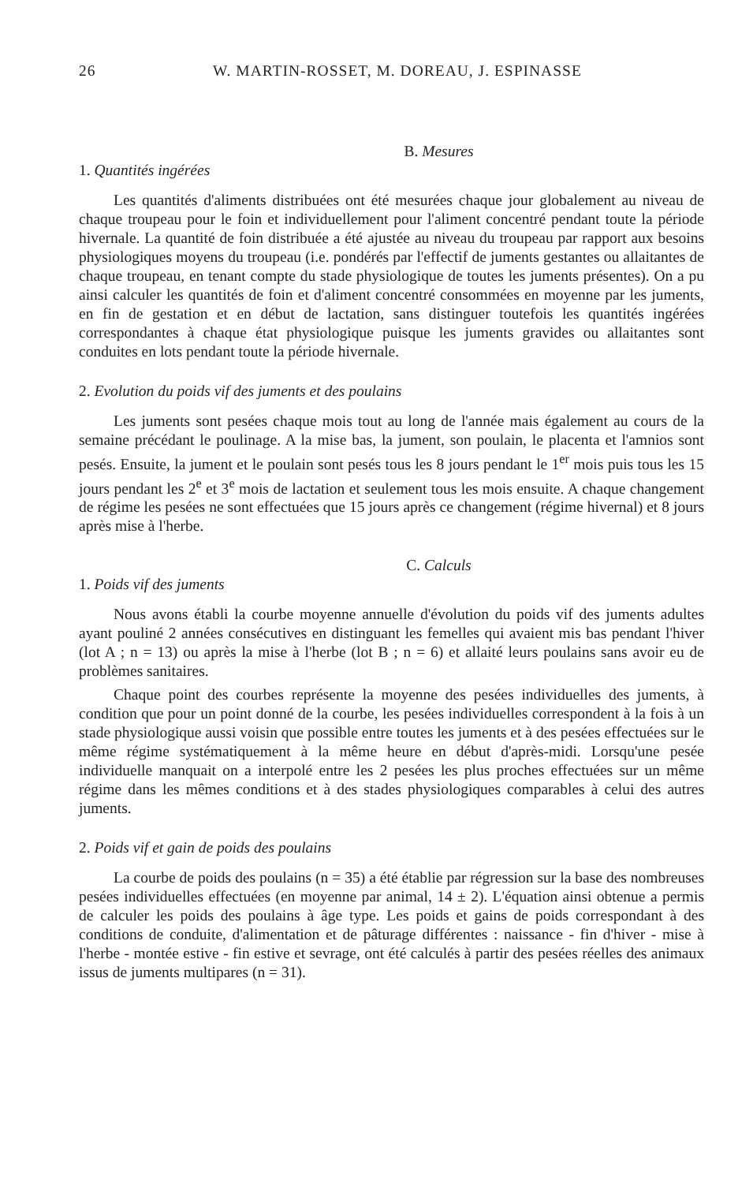26 W. MARTIN-ROSSET, M. DOREAU, J. ESPINASSE
B. Mesures
1. Quantités ingérées
Les quantités d'aliments distribuées ont été mesurées chaque jour globalement au niveau de chaque troupeau pour le foin et individuellement pour l'aliment concentré pendant toute la période hivernale. La quantité de foin distribuée a été ajustée au niveau du troupeau par rapport aux besoins physiologiques moyens du troupeau (i.e. pondérés par l'effectif de juments gestantes ou allaitantes de chaque troupeau, en tenant compte du stade physiologique de toutes les juments présentes). On a pu ainsi calculer les quantités de foin et d'aliment concentré consommées en moyenne par les juments, en fin de gestation et en début de lactation, sans distinguer toutefois les quantités ingérées correspondantes à chaque état physiologique puisque les juments gravides ou allaitantes sont conduites en lots pendant toute la période hivernale.
2. Evolution du poids vif des juments et des poulains
Les juments sont pesées chaque mois tout au long de l'année mais également au cours de la semaine précédant le poulinage. A la mise bas, la jument, son poulain, le placenta et l'amnios sont pesés. Ensuite, la jument et le poulain sont pesés tous les 8 jours pendant le 1<sup>er</sup> mois puis tous les 15 jours pendant les 2<sup>e</sup> et 3<sup>e</sup> mois de lactation et seulement tous les mois ensuite. A chaque changement de régime les pesées ne sont effectuées que 15 jours après ce changement (régime hivernal) et 8 jours après mise à l'herbe.
C. Calculs
1. Poids vif des juments
Nous avons établi la courbe moyenne annuelle d'évolution du poids vif des juments adultes ayant pouliné 2 années consécutives en distinguant les femelles qui avaient mis bas pendant l'hiver (lot A ; n = 13) ou après la mise à l'herbe (lot B ; n = 6) et allaité leurs poulains sans avoir eu de problèmes sanitaires.
Chaque point des courbes représente la moyenne des pesées individuelles des juments, à condition que pour un point donné de la courbe, les pesées individuelles correspondent à la fois à un stade physiologique aussi voisin que possible entre toutes les juments et à des pesées effectuées sur le même régime systématiquement à la même heure en début d'après-midi. Lorsqu'une pesée individuelle manquait on a interpolé entre les 2 pesées les plus proches effectuées sur un même régime dans les mêmes conditions et à des stades physiologiques comparables à celui des autres juments.
2. Poids vif et gain de poids des poulains
La courbe de poids des poulains (n = 35) a été établie par régression sur la base des nombreuses pesées individuelles effectuées (en moyenne par animal, 14 ± 2). L'équation ainsi obtenue a permis de calculer les poids des poulains à âge type. Les poids et gains de poids correspondant à des conditions de conduite, d'alimentation et de pâturage différentes : naissance - fin d'hiver - mise à l'herbe - montée estive - fin estive et sevrage, ont été calculés à partir des pesées réelles des animaux issus de juments multipares (n = 31).